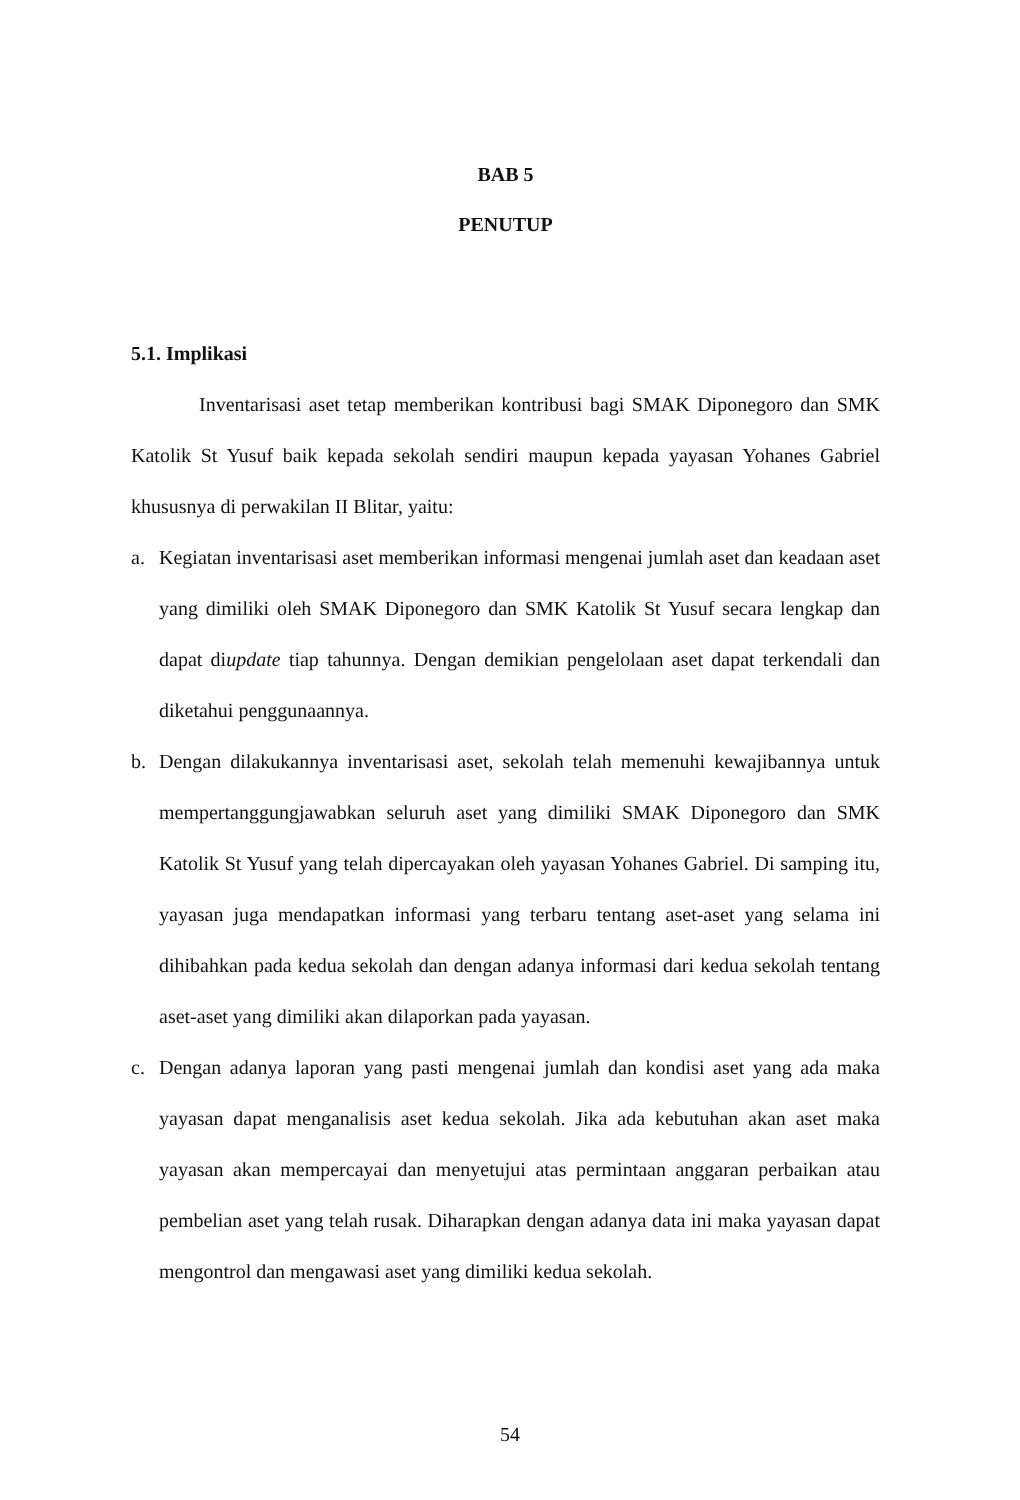BAB 5
PENUTUP
5.1. Implikasi
Inventarisasi aset tetap memberikan kontribusi bagi SMAK Diponegoro dan SMK Katolik St Yusuf baik kepada sekolah sendiri maupun kepada yayasan Yohanes Gabriel khususnya di perwakilan II Blitar, yaitu:
a. Kegiatan inventarisasi aset memberikan informasi mengenai jumlah aset dan keadaan aset yang dimiliki oleh SMAK Diponegoro dan SMK Katolik St Yusuf secara lengkap dan dapat diupdate tiap tahunnya. Dengan demikian pengelolaan aset dapat terkendali dan diketahui penggunaannya.
b. Dengan dilakukannya inventarisasi aset, sekolah telah memenuhi kewajibannya untuk mempertanggungjawabkan seluruh aset yang dimiliki SMAK Diponegoro dan SMK Katolik St Yusuf yang telah dipercayakan oleh yayasan Yohanes Gabriel. Di samping itu, yayasan juga mendapatkan informasi yang terbaru tentang aset-aset yang selama ini dihibahkan pada kedua sekolah dan dengan adanya informasi dari kedua sekolah tentang aset-aset yang dimiliki akan dilaporkan pada yayasan.
c. Dengan adanya laporan yang pasti mengenai jumlah dan kondisi aset yang ada maka yayasan dapat menganalisis aset kedua sekolah. Jika ada kebutuhan akan aset maka yayasan akan mempercayai dan menyetujui atas permintaan anggaran perbaikan atau pembelian aset yang telah rusak. Diharapkan dengan adanya data ini maka yayasan dapat mengontrol dan mengawasi aset yang dimiliki kedua sekolah.
54